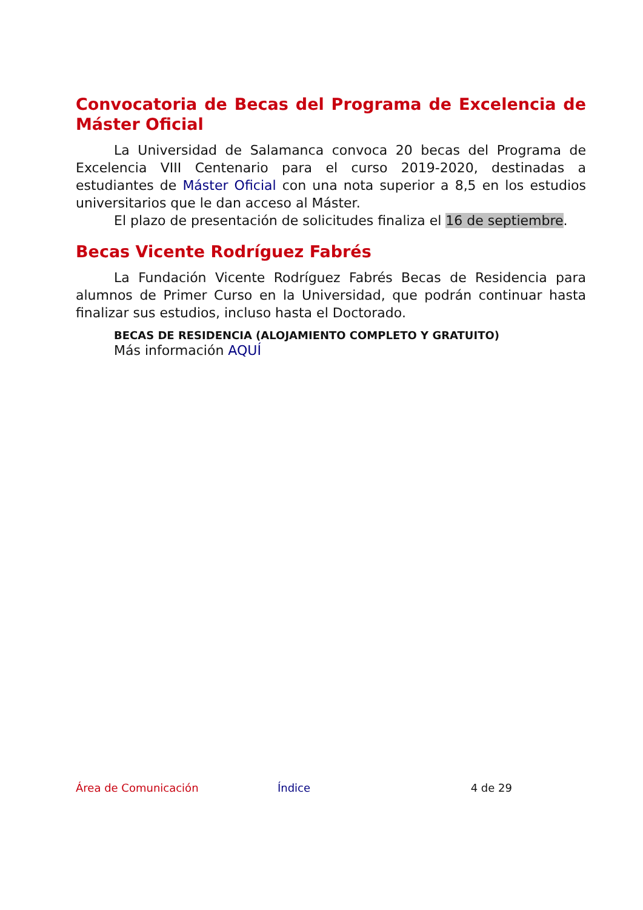Convocatoria de Becas del Programa de Excelencia de Máster Oficial
La Universidad de Salamanca convoca 20 becas del Programa de Excelencia VIII Centenario para el curso 2019-2020, destinadas a estudiantes de Máster Oficial con una nota superior a 8,5 en los estudios universitarios que le dan acceso al Máster.
El plazo de presentación de solicitudes finaliza el 16 de septiembre.
Becas Vicente Rodríguez Fabrés
La Fundación Vicente Rodríguez Fabrés Becas de Residencia para alumnos de Primer Curso en la Universidad, que podrán continuar hasta finalizar sus estudios, incluso hasta el Doctorado.
BECAS DE RESIDENCIA (ALOJAMIENTO COMPLETO Y GRATUITO)
Más información AQUÍ
Área de Comunicación Índice 4 de 29